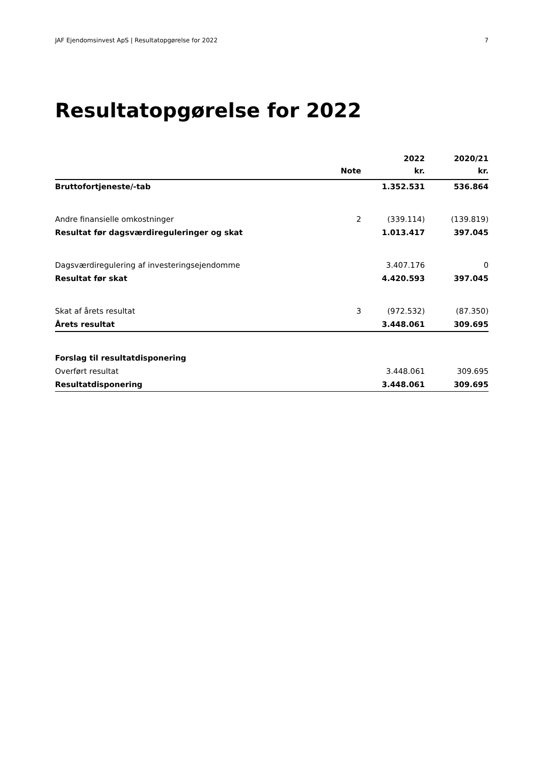JAF Ejendomsinvest ApS | Resultatopgørelse for 2022 7
Resultatopgørelse for 2022
| | Note | 2022 kr. | 2020/21 kr. |
| --- | --- | --- | --- |
| Bruttofortjeneste/-tab | | 1.352.531 | 536.864 |
| Andre finansielle omkostninger | 2 | (339.114) | (139.819) |
| Resultat før dagsværdireguleringer og skat | | 1.013.417 | 397.045 |
| Dagsværdiregulering af investeringsejendomme | | 3.407.176 | 0 |
| Resultat før skat | | 4.420.593 | 397.045 |
| Skat af årets resultat | 3 | (972.532) | (87.350) |
| Årets resultat | | 3.448.061 | 309.695 |
| Forslag til resultatdisponering | | | |
| Overført resultat | | 3.448.061 | 309.695 |
| Resultatdisponering | | 3.448.061 | 309.695 |